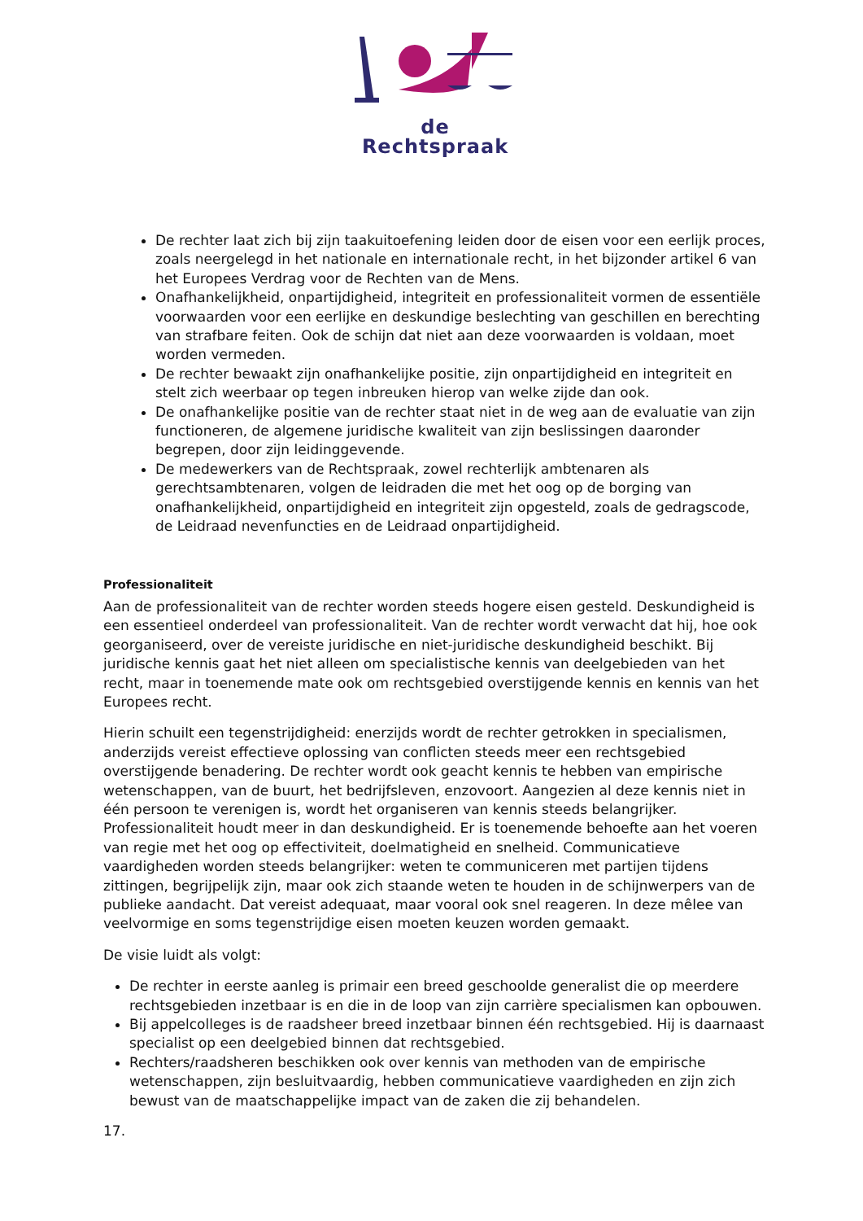de Rechtspraak
De rechter laat zich bij zijn taakuitoefening leiden door de eisen voor een eerlijk proces, zoals neergelegd in het nationale en internationale recht, in het bijzonder artikel 6 van het Europees Verdrag voor de Rechten van de Mens.
Onafhankelijkheid, onpartijdigheid, integriteit en professionaliteit vormen de essentiële voorwaarden voor een eerlijke en deskundige beslechting van geschillen en berechting van strafbare feiten. Ook de schijn dat niet aan deze voorwaarden is voldaan, moet worden vermeden.
De rechter bewaakt zijn onafhankelijke positie, zijn onpartijdigheid en integriteit en stelt zich weerbaar op tegen inbreuken hierop van welke zijde dan ook.
De onafhankelijke positie van de rechter staat niet in de weg aan de evaluatie van zijn functioneren, de algemene juridische kwaliteit van zijn beslissingen daaronder begrepen, door zijn leidinggevende.
De medewerkers van de Rechtspraak, zowel rechterlijk ambtenaren als gerechtsambtenaren, volgen de leidraden die met het oog op de borging van onafhankelijkheid, onpartijdigheid en integriteit zijn opgesteld, zoals de gedragscode, de Leidraad nevenfuncties en de Leidraad onpartijdigheid.
Professionaliteit
Aan de professionaliteit van de rechter worden steeds hogere eisen gesteld. Deskundigheid is een essentieel onderdeel van professionaliteit. Van de rechter wordt verwacht dat hij, hoe ook georganiseerd, over de vereiste juridische en niet-juridische deskundigheid beschikt. Bij juridische kennis gaat het niet alleen om specialistische kennis van deelgebieden van het recht, maar in toenemende mate ook om rechtsgebied overstijgende kennis en kennis van het Europees recht.
Hierin schuilt een tegenstrijdigheid: enerzijds wordt de rechter getrokken in specialismen, anderzijds vereist effectieve oplossing van conflicten steeds meer een rechtsgebied overstijgende benadering. De rechter wordt ook geacht kennis te hebben van empirische wetenschappen, van de buurt, het bedrijfsleven, enzovoort. Aangezien al deze kennis niet in één persoon te verenigen is, wordt het organiseren van kennis steeds belangrijker. Professionaliteit houdt meer in dan deskundigheid. Er is toenemende behoefte aan het voeren van regie met het oog op effectiviteit, doelmatigheid en snelheid. Communicatieve vaardigheden worden steeds belangrijker: weten te communiceren met partijen tijdens zittingen, begrijpelijk zijn, maar ook zich staande weten te houden in de schijnwerpers van de publieke aandacht. Dat vereist adequaat, maar vooral ook snel reageren. In deze mêlee van veelvormige en soms tegenstrijdige eisen moeten keuzen worden gemaakt.
De visie luidt als volgt:
De rechter in eerste aanleg is primair een breed geschoolde generalist die op meerdere rechtsgebieden inzetbaar is en die in de loop van zijn carrière specialismen kan opbouwen.
Bij appelcolleges is de raadsheer breed inzetbaar binnen één rechtsgebied. Hij is daarnaast specialist op een deelgebied binnen dat rechtsgebied.
Rechters/raadsheren beschikken ook over kennis van methoden van de empirische wetenschappen, zijn besluitvaardig, hebben communicatieve vaardigheden en zijn zich bewust van de maatschappelijke impact van de zaken die zij behandelen.
17.